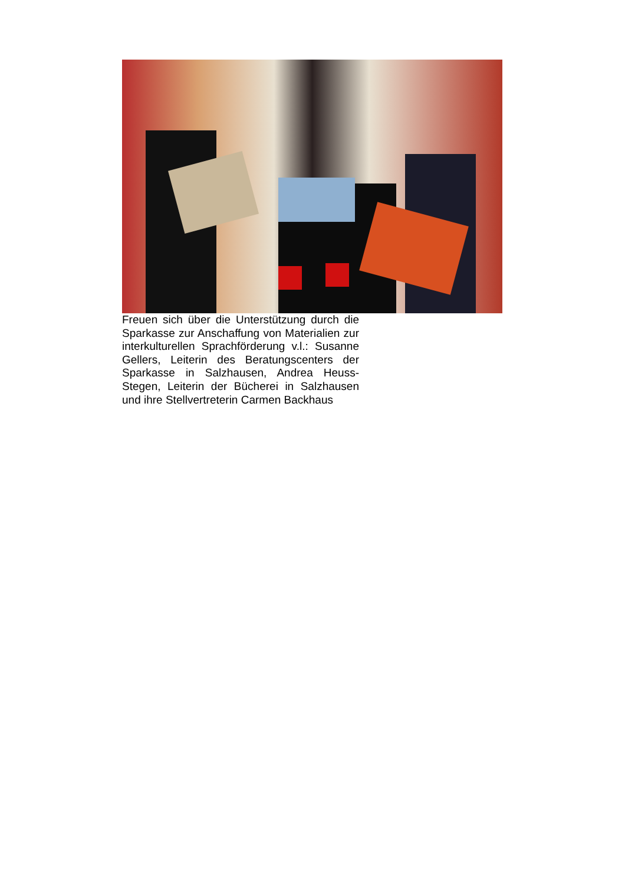Freuen sich über die Unterstützung durch die Sparkasse zur Anschaffung von Materialien zur interkulturellen Sprachförderung v.l.: Susanne Gellers, Leiterin des Beratungscenters der Sparkasse in Salzhausen, Andrea Heuss-Stegen, Leiterin der Bücherei in Salzhausen und ihre Stellvertreterin Carmen Backhaus